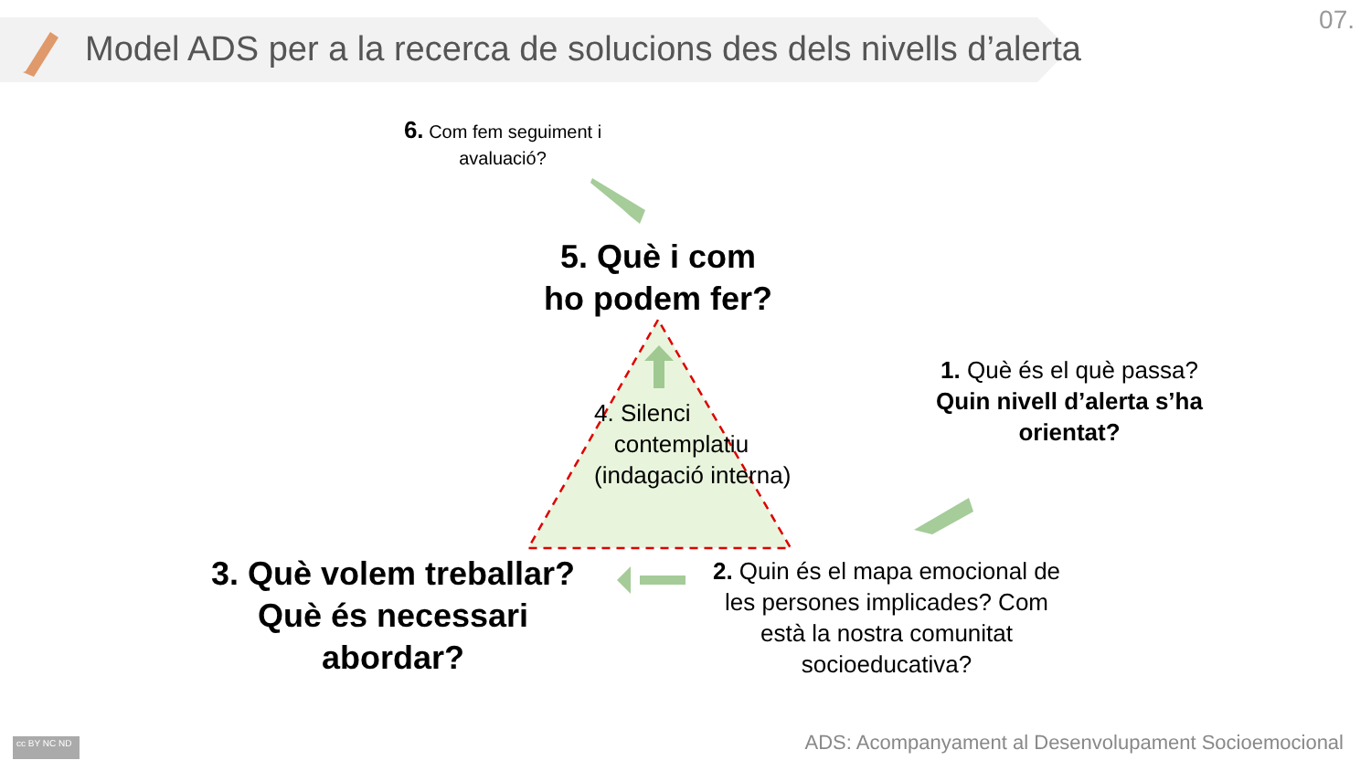Model ADS per a la recerca de solucions des dels nivells d’alerta
07.
6. Com fem seguiment i avaluació?
5. Què i com
ho podem fer?
4. Silenci
contemplatiu
(indagació interna)
1. Què és el què passa? Quin nivell d’alerta s’ha orientat?
3. Què volem treballar?
Què és necessari
abordar?
2. Quin és el mapa emocional de les persones implicades? Com està la nostra comunitat socioeducativa?
cc BY NC ND
ADS: Acompanyament al Desenvolupament Socioemocional